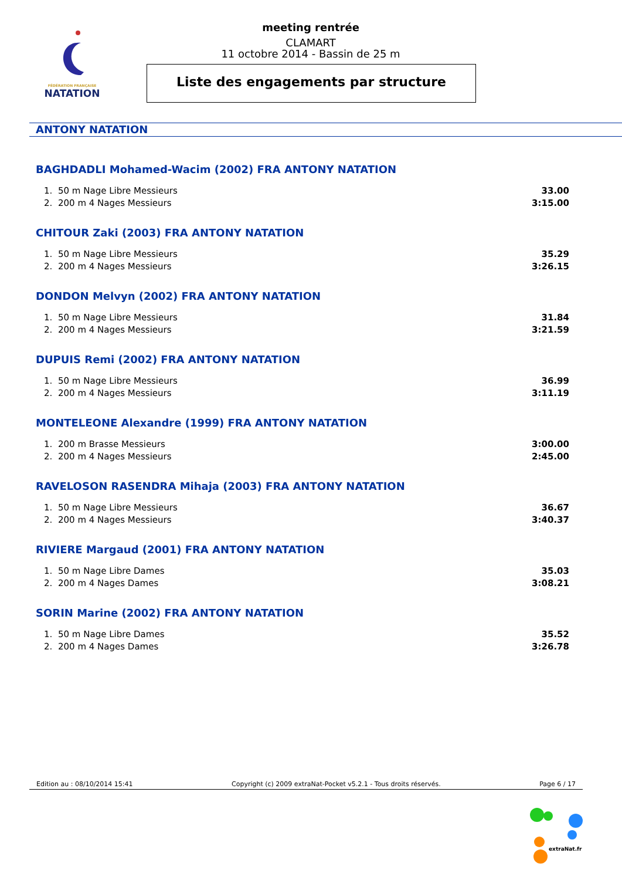FÉDÉRATION FRANÇAISE
NATATION
meeting rentrée
CLAMART
11 octobre 2014 - Bassin de 25 m
Liste des engagements par structure
ANTONY NATATION
BAGHDADLI Mohamed-Wacim (2002) FRA ANTONY NATATION
| 1. | 50 m Nage Libre Messieurs | 33.00 |
| 2. | 200 m 4 Nages Messieurs | 3:15.00 |
CHITOUR Zaki (2003) FRA ANTONY NATATION
| 1. | 50 m Nage Libre Messieurs | 35.29 |
| 2. | 200 m 4 Nages Messieurs | 3:26.15 |
DONDON Melvyn (2002) FRA ANTONY NATATION
| 1. | 50 m Nage Libre Messieurs | 31.84 |
| 2. | 200 m 4 Nages Messieurs | 3:21.59 |
DUPUIS Remi (2002) FRA ANTONY NATATION
| 1. | 50 m Nage Libre Messieurs | 36.99 |
| 2. | 200 m 4 Nages Messieurs | 3:11.19 |
MONTELEONE Alexandre (1999) FRA ANTONY NATATION
| 1. | 200 m Brasse Messieurs | 3:00.00 |
| 2. | 200 m 4 Nages Messieurs | 2:45.00 |
RAVELOSON RASENDRA Mihaja (2003) FRA ANTONY NATATION
| 1. | 50 m Nage Libre Messieurs | 36.67 |
| 2. | 200 m 4 Nages Messieurs | 3:40.37 |
RIVIERE Margaud (2001) FRA ANTONY NATATION
| 1. | 50 m Nage Libre Dames | 35.03 |
| 2. | 200 m 4 Nages Dames | 3:08.21 |
SORIN Marine (2002) FRA ANTONY NATATION
| 1. | 50 m Nage Libre Dames | 35.52 |
| 2. | 200 m 4 Nages Dames | 3:26.78 |
Edition au : 08/10/2014 15:41 Copyright (c) 2009 extraNat-Pocket v5.2.1 - Tous droits réservés. Page 6 / 17
extraNat.fr